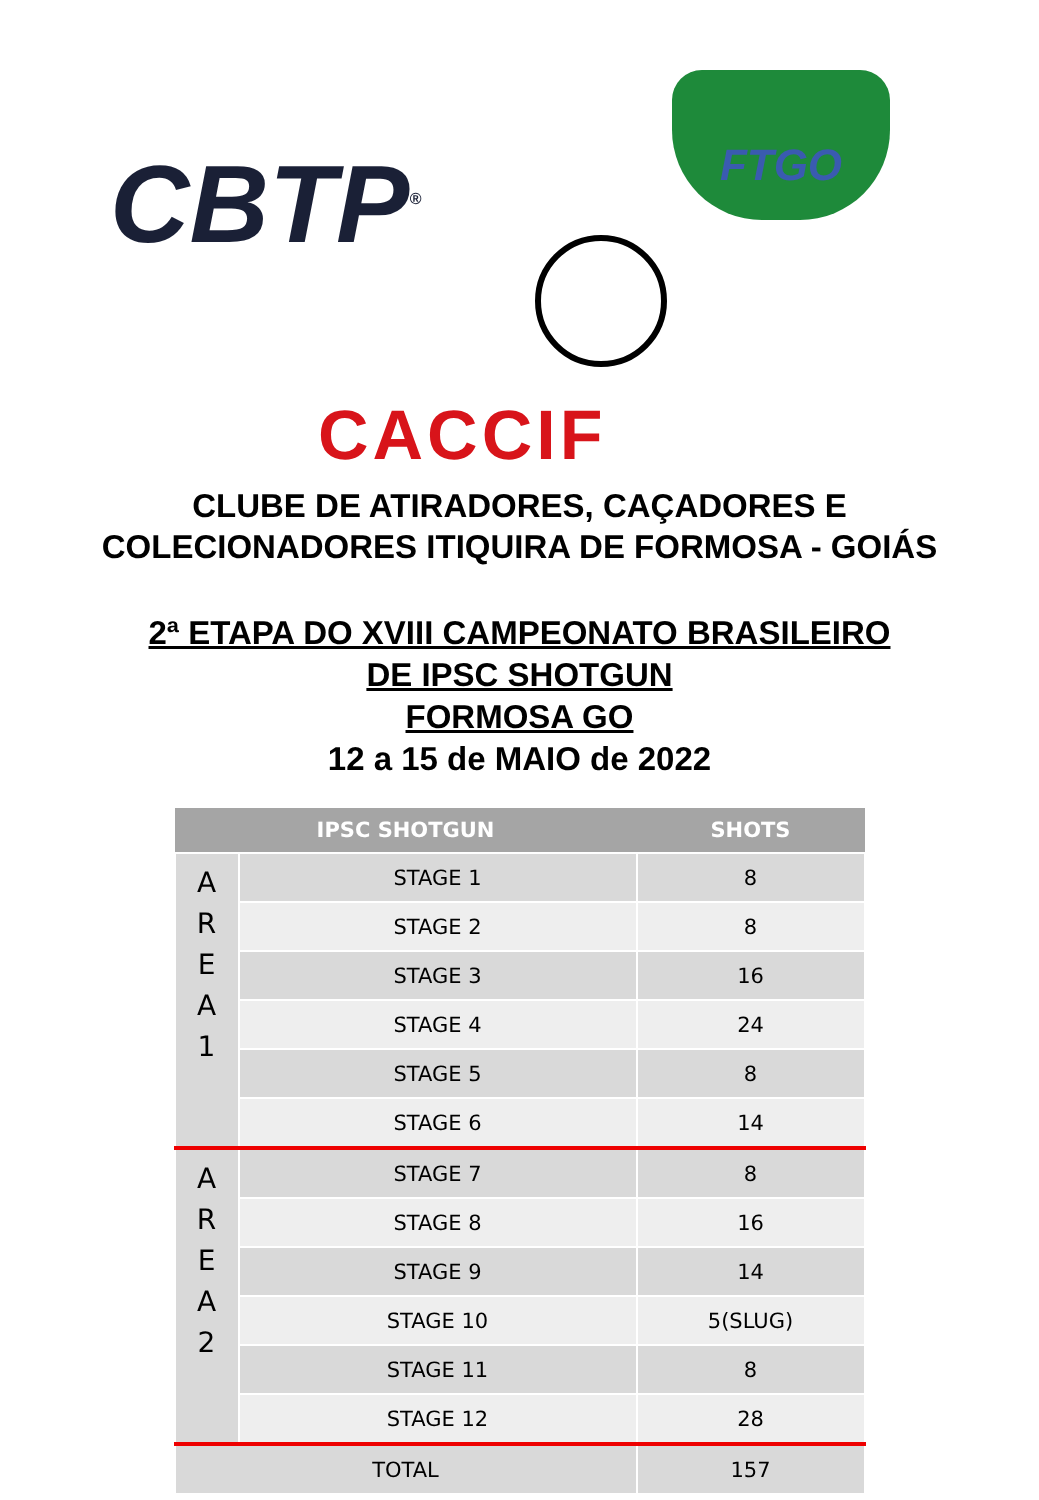CBTP<sup>®</sup>
FTGO
CACCIF
CLUBE DE ATIRADORES, CAÇADORES E
COLECIONADORES ITIQUIRA DE FORMOSA - GOIÁS
2ª ETAPA DO XVIII CAMPEONATO BRASILEIRO
DE IPSC SHOTGUN
FORMOSA GO
12 a 15 de MAIO de 2022
| IPSC SHOTGUN | | SHOTS |
| --- | --- | --- |
| A R E A 1 | STAGE 1 | 8 |
| | STAGE 2 | 8 |
| | STAGE 3 | 16 |
| | STAGE 4 | 24 |
| | STAGE 5 | 8 |
| | STAGE 6 | 14 |
| A R E A 2 | STAGE 7 | 8 |
| | STAGE 8 | 16 |
| | STAGE 9 | 14 |
| | STAGE 10 | 5(SLUG) |
| | STAGE 11 | 8 |
| | STAGE 12 | 28 |
| TOTAL | | 157 |